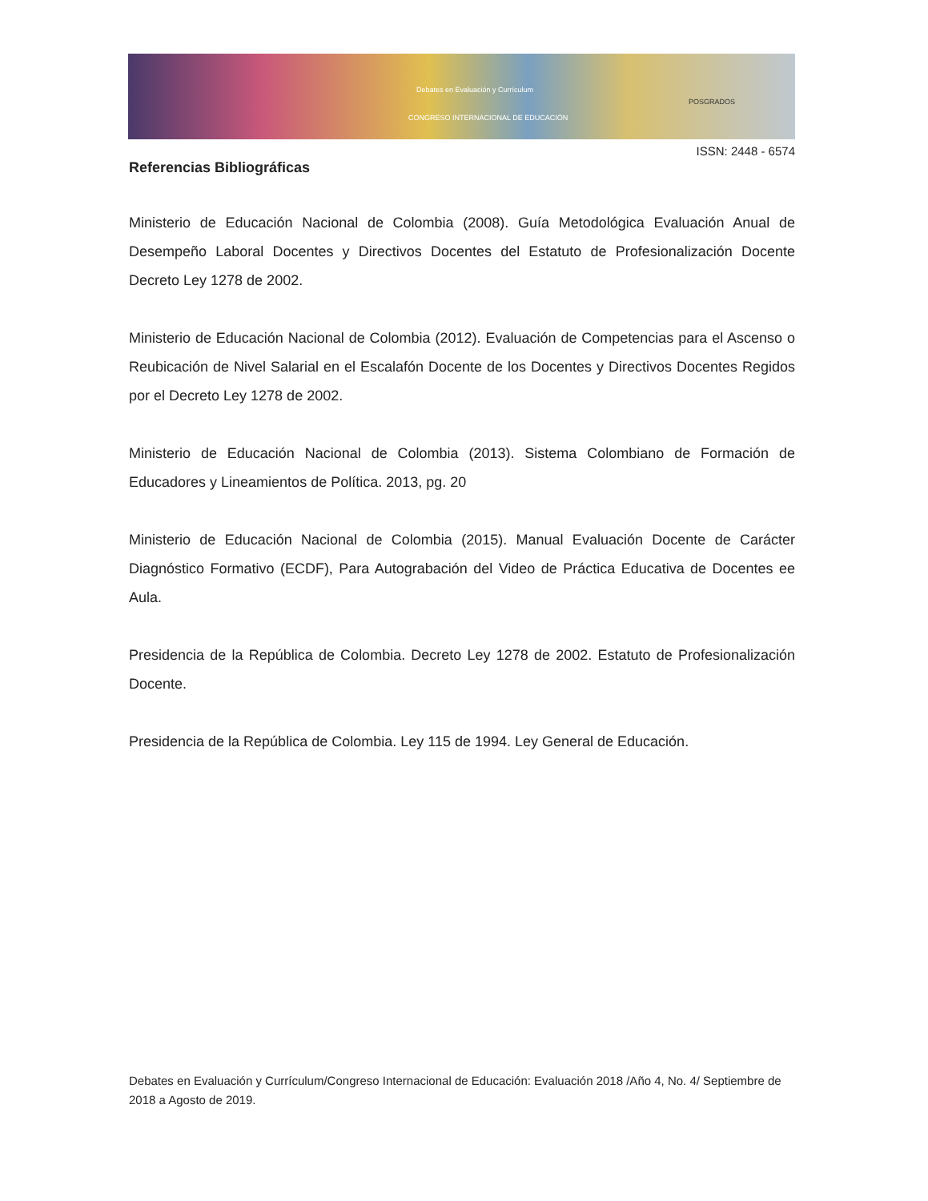Debates en Evaluación y Currículum
CONGRESO INTERNACIONAL DE EDUCACIÓN
POSGRADOS
ISSN: 2448 - 6574
Referencias Bibliográficas
Ministerio de Educación Nacional de Colombia (2008). Guía Metodológica Evaluación Anual de Desempeño Laboral Docentes y Directivos Docentes del Estatuto de Profesionalización Docente Decreto Ley 1278 de 2002.
Ministerio de Educación Nacional de Colombia (2012). Evaluación de Competencias para el Ascenso o Reubicación de Nivel Salarial en el Escalafón Docente de los Docentes y Directivos Docentes Regidos por el Decreto Ley 1278 de 2002.
Ministerio de Educación Nacional de Colombia (2013). Sistema Colombiano de Formación de Educadores y Lineamientos de Política. 2013, pg. 20
Ministerio de Educación Nacional de Colombia (2015). Manual Evaluación Docente de Carácter Diagnóstico Formativo (ECDF), Para Autograbación del Video de Práctica Educativa de Docentes ee Aula.
Presidencia de la República de Colombia. Decreto Ley 1278 de 2002. Estatuto de Profesionalización Docente.
Presidencia de la República de Colombia. Ley 115 de 1994. Ley General de Educación.
Debates en Evaluación y Currículum/Congreso Internacional de Educación: Evaluación 2018 /Año 4, No. 4/ Septiembre de 2018 a Agosto de 2019.